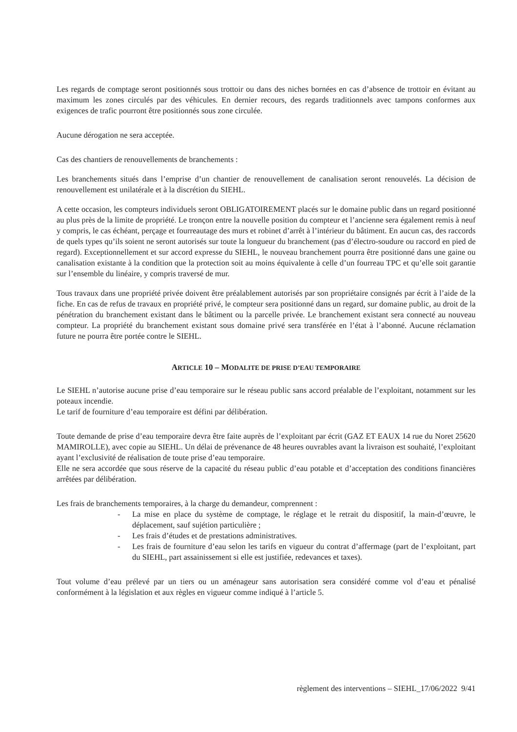Les regards de comptage seront positionnés sous trottoir ou dans des niches bornées en cas d’absence de trottoir en évitant au maximum les zones circulés par des véhicules. En dernier recours, des regards traditionnels avec tampons conformes aux exigences de trafic pourront être positionnés sous zone circulée.
Aucune dérogation ne sera acceptée.
Cas des chantiers de renouvellements de branchements :
Les branchements situés dans l’emprise d’un chantier de renouvellement de canalisation seront renouvelés. La décision de renouvellement est unilatérale et à la discrétion du SIEHL.
A cette occasion, les compteurs individuels seront OBLIGATOIREMENT placés sur le domaine public dans un regard positionné au plus près de la limite de propriété. Le tronçon entre la nouvelle position du compteur et l’ancienne sera également remis à neuf y compris, le cas échéant, perçage et fourreautage des murs et robinet d’arrêt à l’intérieur du bâtiment. En aucun cas, des raccords de quels types qu’ils soient ne seront autorisés sur toute la longueur du branchement (pas d’électro-soudure ou raccord en pied de regard). Exceptionnellement et sur accord expresse du SIEHL, le nouveau branchement pourra être positionné dans une gaine ou canalisation existante à la condition que la protection soit au moins équivalente à celle d’un fourreau TPC et qu’elle soit garantie sur l’ensemble du linéaire, y compris traversé de mur.
Tous travaux dans une propriété privée doivent être préalablement autorisés par son propriétaire consignés par écrit à l’aide de la fiche. En cas de refus de travaux en propriété privé, le compteur sera positionné dans un regard, sur domaine public, au droit de la pénétration du branchement existant dans le bâtiment ou la parcelle privée. Le branchement existant sera connecté au nouveau compteur. La propriété du branchement existant sous domaine privé sera transférée en l’état à l’abonné. Aucune réclamation future ne pourra être portée contre le SIEHL.
ARTICLE 10 – MODALITE DE PRISE D’EAU TEMPORAIRE
Le SIEHL n’autorise aucune prise d’eau temporaire sur le réseau public sans accord préalable de l’exploitant, notamment sur les poteaux incendie.
Le tarif de fourniture d’eau temporaire est défini par délibération.
Toute demande de prise d’eau temporaire devra être faite auprès de l’exploitant par écrit (GAZ ET EAUX 14 rue du Noret 25620 MAMIROLLE), avec copie au SIEHL. Un délai de prévenance de 48 heures ouvrables avant la livraison est souhaité, l’exploitant ayant l’exclusivité de réalisation de toute prise d’eau temporaire.
Elle ne sera accordée que sous réserve de la capacité du réseau public d’eau potable et d’acceptation des conditions financières arrêtées par délibération.
Les frais de branchements temporaires, à la charge du demandeur, comprennent :
- La mise en place du système de comptage, le réglage et le retrait du dispositif, la main-d’œuvre, le déplacement, sauf sujétion particulière ;
- Les frais d’études et de prestations administratives.
- Les frais de fourniture d’eau selon les tarifs en vigueur du contrat d’affermage (part de l’exploitant, part du SIEHL, part assainissement si elle est justifiée, redevances et taxes).
Tout volume d’eau prélevé par un tiers ou un aménageur sans autorisation sera considéré comme vol d’eau et pénalisé conformément à la législation et aux règles en vigueur comme indiqué à l’article 5.
règlement des interventions – SIEHL_17/06/2022 9/41